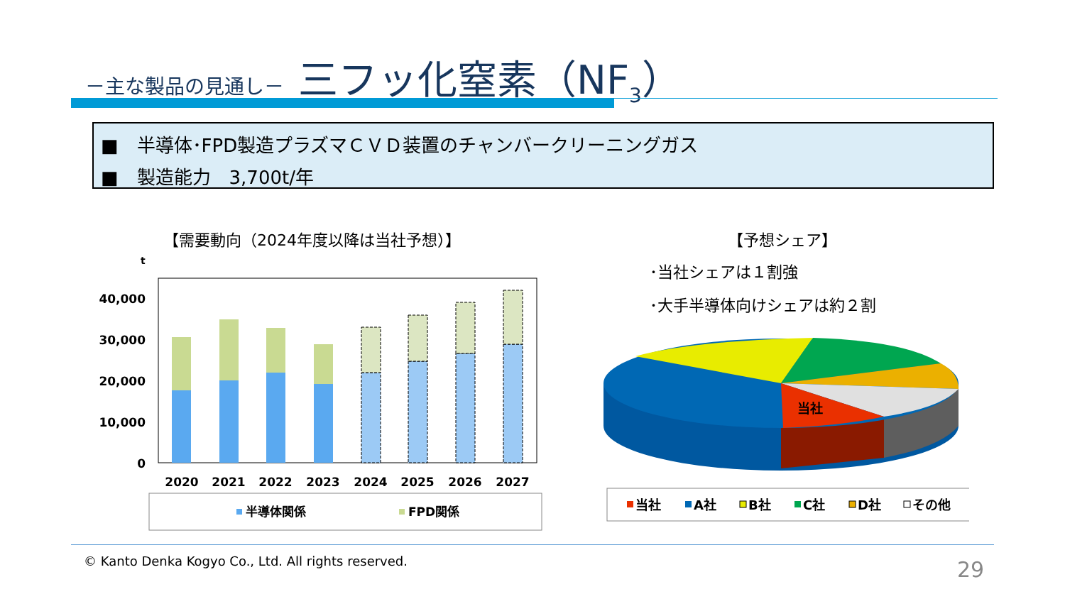－主な製品の見通し－ 三フッ化窒素（NF<sub>3</sub>）
■　半導体･FPD製造プラズマＣＶＤ装置のチャンバークリーニングガス
■　製造能力　3,700t/年
【需要動向（2024年度以降は当社予想）】 【予想シェア】
･当社シェアは１割強
･大手半導体向けシェアは約２割
t
40,000
30,000
20,000
10,000
0
2020
2021
2022
2023
2024
2025
2026
2027
半導体関係
FPD関係
当社
当社
A社
B社
C社
D社
その他
© Kanto Denka Kogyo Co., Ltd. All rights reserved. 29